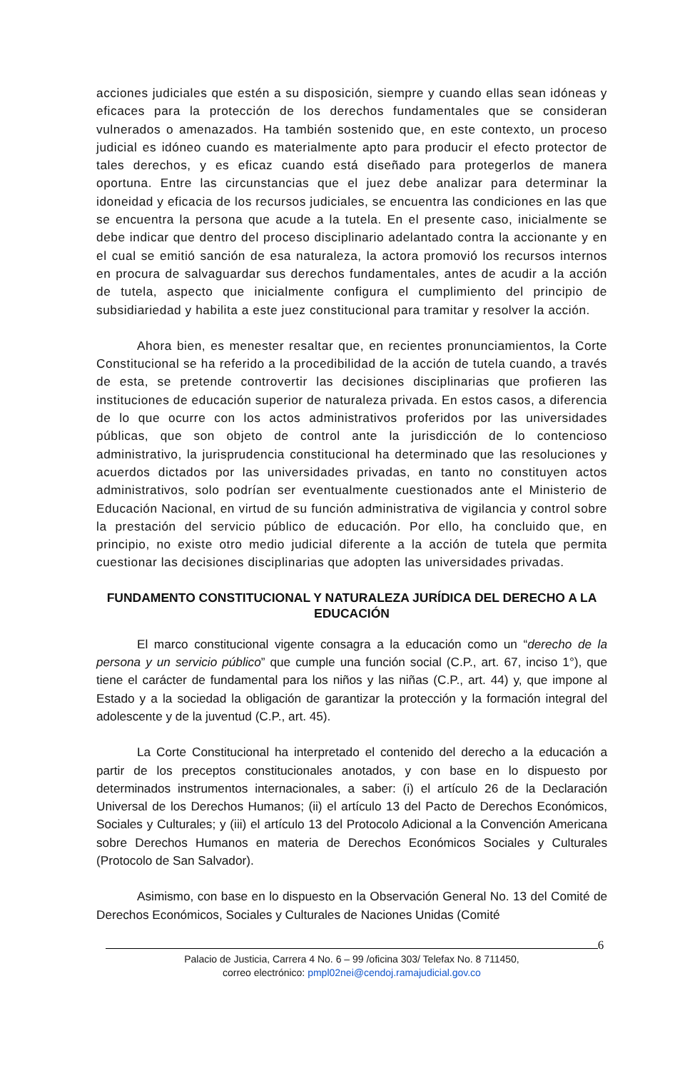acciones judiciales que estén a su disposición, siempre y cuando ellas sean idóneas y eficaces para la protección de los derechos fundamentales que se consideran vulnerados o amenazados. Ha también sostenido que, en este contexto, un proceso judicial es idóneo cuando es materialmente apto para producir el efecto protector de tales derechos, y es eficaz cuando está diseñado para protegerlos de manera oportuna. Entre las circunstancias que el juez debe analizar para determinar la idoneidad y eficacia de los recursos judiciales, se encuentra las condiciones en las que se encuentra la persona que acude a la tutela. En el presente caso, inicialmente se debe indicar que dentro del proceso disciplinario adelantado contra la accionante y en el cual se emitió sanción de esa naturaleza, la actora promovió los recursos internos en procura de salvaguardar sus derechos fundamentales, antes de acudir a la acción de tutela, aspecto que inicialmente configura el cumplimiento del principio de subsidiariedad y habilita a este juez constitucional para tramitar y resolver la acción.
Ahora bien, es menester resaltar que, en recientes pronunciamientos, la Corte Constitucional se ha referido a la procedibilidad de la acción de tutela cuando, a través de esta, se pretende controvertir las decisiones disciplinarias que profieren las instituciones de educación superior de naturaleza privada. En estos casos, a diferencia de lo que ocurre con los actos administrativos proferidos por las universidades públicas, que son objeto de control ante la jurisdicción de lo contencioso administrativo, la jurisprudencia constitucional ha determinado que las resoluciones y acuerdos dictados por las universidades privadas, en tanto no constituyen actos administrativos, solo podrían ser eventualmente cuestionados ante el Ministerio de Educación Nacional, en virtud de su función administrativa de vigilancia y control sobre la prestación del servicio público de educación. Por ello, ha concluido que, en principio, no existe otro medio judicial diferente a la acción de tutela que permita cuestionar las decisiones disciplinarias que adopten las universidades privadas.
FUNDAMENTO CONSTITUCIONAL Y NATURALEZA JURÍDICA DEL DERECHO A LA EDUCACIÓN
El marco constitucional vigente consagra a la educación como un “derecho de la persona y un servicio público” que cumple una función social (C.P., art. 67, inciso 1°), que tiene el carácter de fundamental para los niños y las niñas (C.P., art. 44) y, que impone al Estado y a la sociedad la obligación de garantizar la protección y la formación integral del adolescente y de la juventud (C.P., art. 45).
La Corte Constitucional ha interpretado el contenido del derecho a la educación a partir de los preceptos constitucionales anotados, y con base en lo dispuesto por determinados instrumentos internacionales, a saber: (i) el artículo 26 de la Declaración Universal de los Derechos Humanos; (ii) el artículo 13 del Pacto de Derechos Económicos, Sociales y Culturales; y (iii) el artículo 13 del Protocolo Adicional a la Convención Americana sobre Derechos Humanos en materia de Derechos Económicos Sociales y Culturales (Protocolo de San Salvador).
Asimismo, con base en lo dispuesto en la Observación General No. 13 del Comité de Derechos Económicos, Sociales y Culturales de Naciones Unidas (Comité
6
Palacio de Justicia, Carrera 4 No. 6 – 99 /oficina 303/ Telefax No. 8 711450,
correo electrónico: pmpl02nei@cendoj.ramajudicial.gov.co